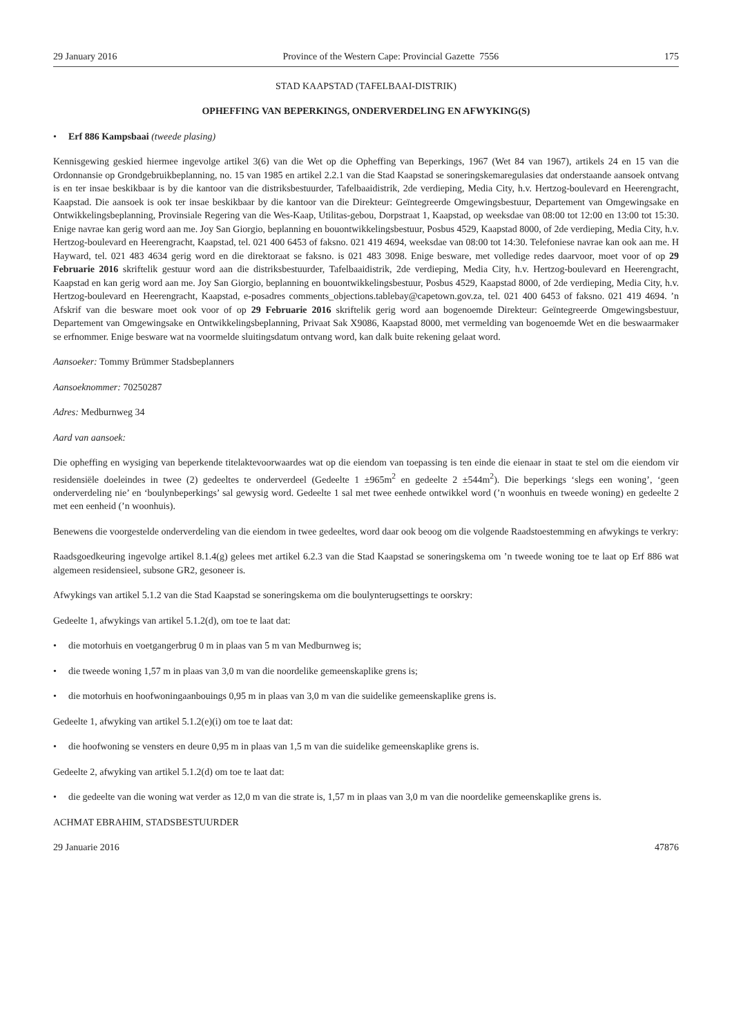29 January 2016 Province of the Western Cape: Provincial Gazette 7556 175
STAD KAAPSTAD (TAFELBAAI-DISTRIK)
OPHEFFING VAN BEPERKINGS, ONDERVERDELING EN AFWYKING(S)
• Erf 886 Kampsbaai (tweede plasing)
Kennisgewing geskied hiermee ingevolge artikel 3(6) van die Wet op die Opheffing van Beperkings, 1967 (Wet 84 van 1967), artikels 24 en 15 van die Ordonnansie op Grondgebruikbeplanning, no. 15 van 1985 en artikel 2.2.1 van die Stad Kaapstad se soneringskemaregulasies dat onderstaande aansoek ontvang is en ter insae beskikbaar is by die kantoor van die distriksbestuurder, Tafelbaaidistrik, 2de verdieping, Media City, h.v. Hertzog-boulevard en Heerengracht, Kaapstad. Die aansoek is ook ter insae beskikbaar by die kantoor van die Direkteur: Geïntegreerde Omgewingsbestuur, Departement van Omgewingsake en Ontwikkelingsbeplanning, Provinsiale Regering van die Wes-Kaap, Utilitas-gebou, Dorpstraat 1, Kaapstad, op weeksdae van 08:00 tot 12:00 en 13:00 tot 15:30. Enige navrae kan gerig word aan me. Joy San Giorgio, beplanning en bouontwikkelingsbestuur, Posbus 4529, Kaapstad 8000, of 2de verdieping, Media City, h.v. Hertzog-boulevard en Heerengracht, Kaapstad, tel. 021 400 6453 of faksno. 021 419 4694, weeksdae van 08:00 tot 14:30. Telefoniese navrae kan ook aan me. H Hayward, tel. 021 483 4634 gerig word en die direktoraat se faksno. is 021 483 3098. Enige besware, met volledige redes daarvoor, moet voor of op 29 Februarie 2016 skriftelik gestuur word aan die distriksbestuurder, Tafelbaaidistrik, 2de verdieping, Media City, h.v. Hertzog-boulevard en Heerengracht, Kaapstad en kan gerig word aan me. Joy San Giorgio, beplanning en bouontwikkelingsbestuur, Posbus 4529, Kaapstad 8000, of 2de verdieping, Media City, h.v. Hertzog-boulevard en Heerengracht, Kaapstad, e-posadres comments_objections.tablebay@capetown.gov.za, tel. 021 400 6453 of faksno. 021 419 4694. ’n Afskrif van die besware moet ook voor of op 29 Februarie 2016 skriftelik gerig word aan bogenoemde Direkteur: Geïntegreerde Omgewingsbestuur, Departement van Omgewingsake en Ontwikkelingsbeplanning, Privaat Sak X9086, Kaapstad 8000, met vermelding van bogenoemde Wet en die beswaarmaker se erfnommer. Enige besware wat na voormelde sluitingsdatum ontvang word, kan dalk buite rekening gelaat word.
Aansoeker: Tommy Brümmer Stadsbeplanners
Aansoeknommer: 70250287
Adres: Medburnweg 34
Aard van aansoek:
Die opheffing en wysiging van beperkende titelaktevoorwaardes wat op die eiendom van toepassing is ten einde die eienaar in staat te stel om die eiendom vir residensiële doeleindes in twee (2) gedeeltes te onderverdeel (Gedeelte 1 ±965m<sup>2</sup> en gedeelte 2 ±544m<sup>2</sup>). Die beperkings ‘slegs een woning’, ‘geen onderverdeling nie’ en ‘boulynbeperkings’ sal gewysig word. Gedeelte 1 sal met twee eenhede ontwikkel word (’n woonhuis en tweede woning) en gedeelte 2 met een eenheid (’n woonhuis).
Benewens die voorgestelde onderverdeling van die eiendom in twee gedeeltes, word daar ook beoog om die volgende Raadstoestemming en afwykings te verkry:
Raadsgoedkeuring ingevolge artikel 8.1.4(g) gelees met artikel 6.2.3 van die Stad Kaapstad se soneringskema om ’n tweede woning toe te laat op Erf 886 wat algemeen residensieel, subsone GR2, gesoneer is.
Afwykings van artikel 5.1.2 van die Stad Kaapstad se soneringskema om die boulynterugsettings te oorskry:
Gedeelte 1, afwykings van artikel 5.1.2(d), om toe te laat dat:
• die motorhuis en voetgangerbrug 0 m in plaas van 5 m van Medburnweg is;
• die tweede woning 1,57 m in plaas van 3,0 m van die noordelike gemeenskaplike grens is;
• die motorhuis en hoofwoningaanbouings 0,95 m in plaas van 3,0 m van die suidelike gemeenskaplike grens is.
Gedeelte 1, afwyking van artikel 5.1.2(e)(i) om toe te laat dat:
• die hoofwoning se vensters en deure 0,95 m in plaas van 1,5 m van die suidelike gemeenskaplike grens is.
Gedeelte 2, afwyking van artikel 5.1.2(d) om toe te laat dat:
• die gedeelte van die woning wat verder as 12,0 m van die strate is, 1,57 m in plaas van 3,0 m van die noordelike gemeenskaplike grens is.
ACHMAT EBRAHIM, STADSBESTUURDER
29 Januarie 2016 47876